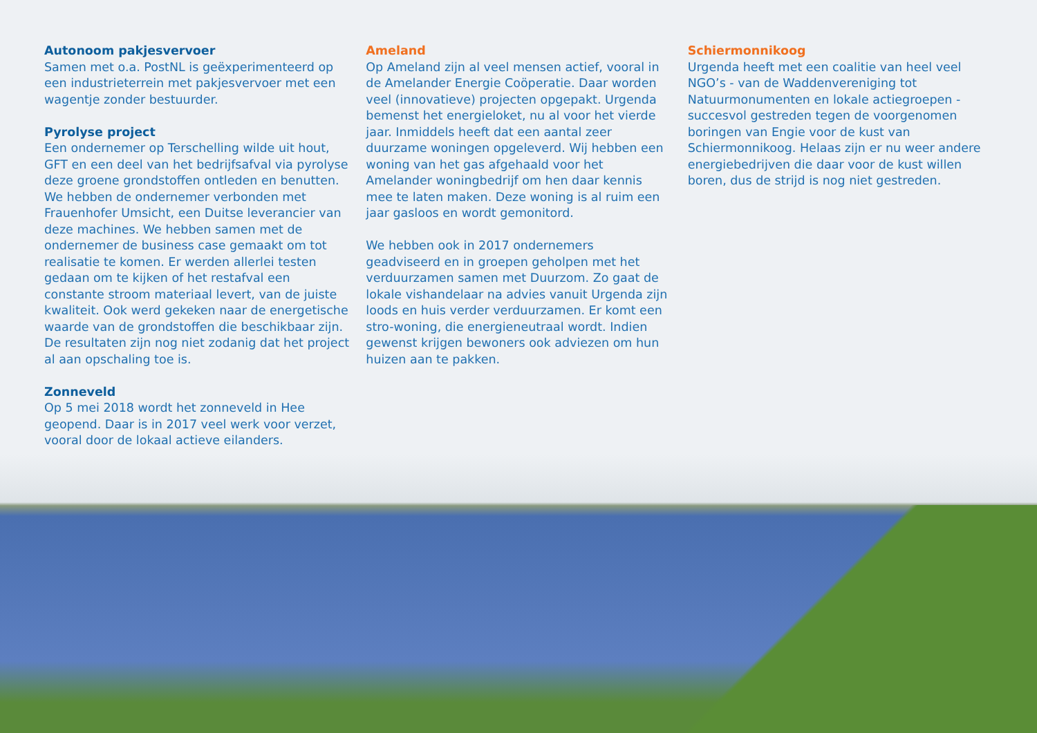Autonoom pakjesvervoer
Samen met o.a. PostNL is geëxperimenteerd op een industrieterrein met pakjesvervoer met een wagentje zonder bestuurder.
Pyrolyse project
Een ondernemer op Terschelling wilde uit hout, GFT en een deel van het bedrijfsafval via pyrolyse deze groene grondstoffen ontleden en benutten. We hebben de ondernemer verbonden met Frauenhofer Umsicht, een Duitse leverancier van deze machines. We hebben samen met de ondernemer de business case gemaakt om tot realisatie te komen. Er werden allerlei testen gedaan om te kijken of het restafval een constante stroom materiaal levert, van de juiste kwaliteit. Ook werd gekeken naar de energetische waarde van de grondstoffen die beschikbaar zijn. De resultaten zijn nog niet zodanig dat het project al aan opschaling toe is.
Zonneveld
Op 5 mei 2018 wordt het zonneveld in Hee geopend. Daar is in 2017 veel werk voor verzet, vooral door de lokaal actieve eilanders.
Ameland
Op Ameland zijn al veel mensen actief, vooral in de Amelander Energie Coöperatie. Daar worden veel (innovatieve) projecten opgepakt. Urgenda bemenst het energieloket, nu al voor het vierde jaar. Inmiddels heeft dat een aantal zeer duurzame woningen opgeleverd. Wij hebben een woning van het gas afgehaald voor het Amelander woningbedrijf om hen daar kennis mee te laten maken. Deze woning is al ruim een jaar gasloos en wordt gemonitord.
We hebben ook in 2017 ondernemers geadviseerd en in groepen geholpen met het verduurzamen samen met Duurzom. Zo gaat de lokale vishandelaar na advies vanuit Urgenda zijn loods en huis verder verduurzamen. Er komt een stro-woning, die energieneutraal wordt. Indien gewenst krijgen bewoners ook adviezen om hun huizen aan te pakken.
Schiermonnikoog
Urgenda heeft met een coalitie van heel veel NGO’s - van de Waddenvereniging tot Natuurmonumenten en lokale actiegroepen - succesvol gestreden tegen de voorgenomen boringen van Engie voor de kust van Schiermonnikoog. Helaas zijn er nu weer andere energiebedrijven die daar voor de kust willen boren, dus de strijd is nog niet gestreden.